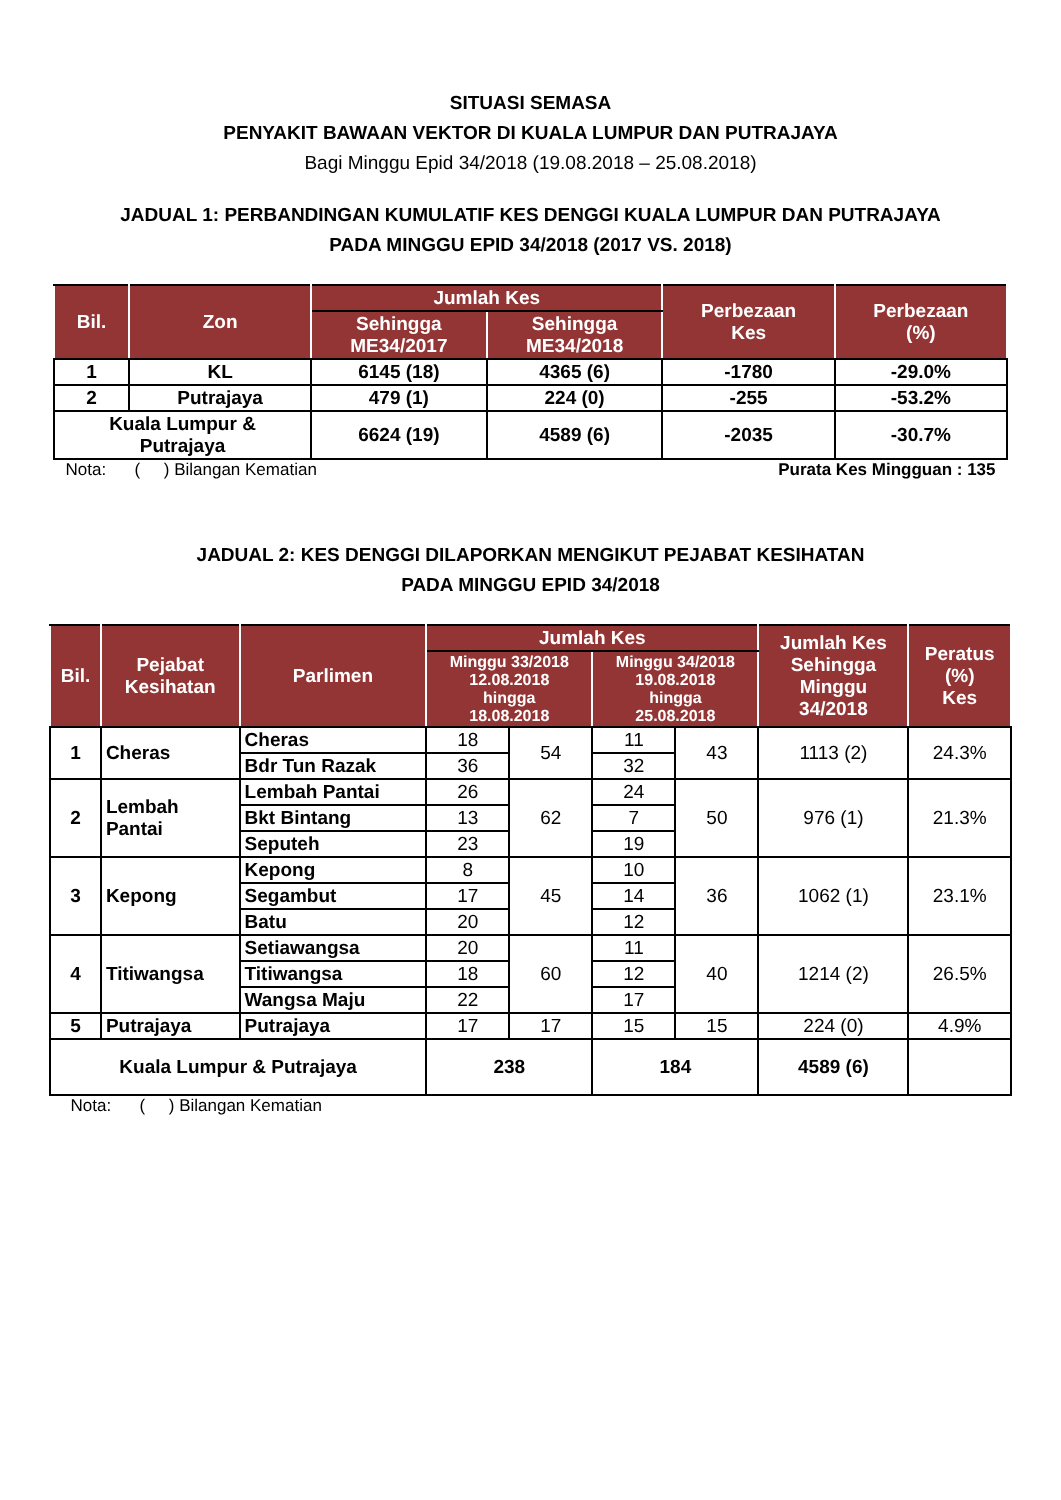SITUASI SEMASA
PENYAKIT BAWAAN VEKTOR DI KUALA LUMPUR DAN PUTRAJAYA
Bagi Minggu Epid 34/2018 (19.08.2018 – 25.08.2018)
JADUAL 1: PERBANDINGAN KUMULATIF KES DENGGI KUALA LUMPUR DAN PUTRAJAYA
PADA MINGGU EPID 34/2018 (2017 VS. 2018)
| Bil. | Zon | Jumlah Kes | | Perbezaan Kes | Perbezaan (%) |
| --- | --- | --- | --- | --- | --- |
| | | Sehingga ME34/2017 | Sehingga ME34/2018 | | |
| 1 | KL | 6145 (18) | 4365 (6) | -1780 | -29.0% |
| 2 | Putrajaya | 479 (1) | 224 (0) | -255 | -53.2% |
| Kuala Lumpur & Putrajaya | | 6624 (19) | 4589 (6) | -2035 | -30.7% |
Nota: ( ) Bilangan Kematian Purata Kes Mingguan : 135
JADUAL 2: KES DENGGI DILAPORKAN MENGIKUT PEJABAT KESIHATAN
PADA MINGGU EPID 34/2018
| Bil. | Pejabat Kesihatan | Parlimen | Jumlah Kes | | | | Jumlah Kes Sehingga Minggu 34/2018 | Peratus (%) Kes |
| --- | --- | --- | --- | --- | --- | --- | --- | --- |
| | | | Minggu 33/2018 12.08.2018 hingga 18.08.2018 | | Minggu 34/2018 19.08.2018 hingga 25.08.2018 | | | |
| 1 | Cheras | Cheras | 18 | 54 | 11 | 43 | 1113 (2) | 24.3% |
| | | Bdr Tun Razak | 36 | | 32 | | | |
| 2 | Lembah Pantai | Lembah Pantai | 26 | 62 | 24 | 50 | 976 (1) | 21.3% |
| | | Bkt Bintang | 13 | | 7 | | | |
| | | Seputeh | 23 | | 19 | | | |
| 3 | Kepong | Kepong | 8 | 45 | 10 | 36 | 1062 (1) | 23.1% |
| | | Segambut | 17 | | 14 | | | |
| | | Batu | 20 | | 12 | | | |
| 4 | Titiwangsa | Setiawangsa | 20 | 60 | 11 | 40 | 1214 (2) | 26.5% |
| | | Titiwangsa | 18 | | 12 | | | |
| | | Wangsa Maju | 22 | | 17 | | | |
| 5 | Putrajaya | Putrajaya | 17 | 17 | 15 | 15 | 224 (0) | 4.9% |
| Kuala Lumpur & Putrajaya | | | 238 | | 184 | | 4589 (6) | |
Nota: ( ) Bilangan Kematian